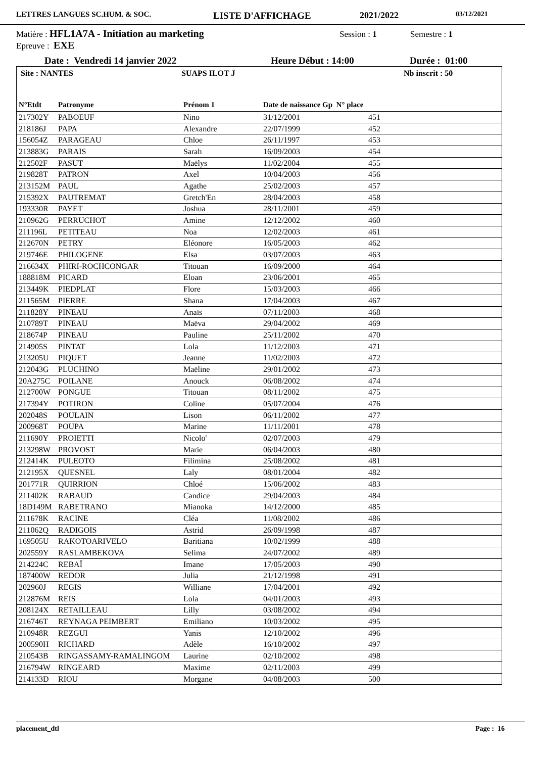LETTRES LANGUES SC.HUM. & SOC. LISTE D'AFFICHAGE 2021/2022 03/12/2021
Matière : HFL1A7A - Initiation au marketing Session : 1 Semestre : 1
Epreuve : EXE
Date : Vendredi 14 janvier 2022 Heure Début : 14:00 Durée : 01:00
Site : NANTES SUAPS ILOT J Nb inscrit : 50
| N°Etdt | Patronyme | Prénom 1 | Date de naissance Gp N° place | |
| --- | --- | --- | --- | --- |
| 217302Y | PABOEUF | Nino | 31/12/2001 | 451 |
| 218186J | PAPA | Alexandre | 22/07/1999 | 452 |
| 156054Z | PARAGEAU | Chloe | 26/11/1997 | 453 |
| 213883G | PARAIS | Sarah | 16/09/2003 | 454 |
| 212502F | PASUT | Maëlys | 11/02/2004 | 455 |
| 219828T | PATRON | Axel | 10/04/2003 | 456 |
| 213152M | PAUL | Agathe | 25/02/2003 | 457 |
| 215392X | PAUTREMAT | Gretch'En | 28/04/2003 | 458 |
| 193330R | PAYET | Joshua | 28/11/2001 | 459 |
| 210962G | PERRUCHOT | Amine | 12/12/2002 | 460 |
| 211196L | PETITEAU | Noa | 12/02/2003 | 461 |
| 212670N | PETRY | Eléonore | 16/05/2003 | 462 |
| 219746E | PHILOGENE | Elsa | 03/07/2003 | 463 |
| 216634X | PHIRI-ROCHCONGAR | Titouan | 16/09/2000 | 464 |
| 188818M | PICARD | Eloan | 23/06/2001 | 465 |
| 213449K | PIEDPLAT | Flore | 15/03/2003 | 466 |
| 211565M | PIERRE | Shana | 17/04/2003 | 467 |
| 211828Y | PINEAU | Anaïs | 07/11/2003 | 468 |
| 210789T | PINEAU | Maëva | 29/04/2002 | 469 |
| 218674P | PINEAU | Pauline | 25/11/2002 | 470 |
| 214905S | PINTAT | Lola | 11/12/2003 | 471 |
| 213205U | PIQUET | Jeanne | 11/02/2003 | 472 |
| 212043G | PLUCHINO | Maëline | 29/01/2002 | 473 |
| 20A275C | POILANE | Anouck | 06/08/2002 | 474 |
| 212700W | PONGUE | Titouan | 08/11/2002 | 475 |
| 217394Y | POTIRON | Coline | 05/07/2004 | 476 |
| 202048S | POULAIN | Lison | 06/11/2002 | 477 |
| 200968T | POUPA | Marine | 11/11/2001 | 478 |
| 211690Y | PROIETTI | Nicolo' | 02/07/2003 | 479 |
| 213298W | PROVOST | Marie | 06/04/2003 | 480 |
| 212414K | PULEOTO | Filimina | 25/08/2002 | 481 |
| 212195X | QUESNEL | Laly | 08/01/2004 | 482 |
| 201771R | QUIRRION | Chloé | 15/06/2002 | 483 |
| 211402K | RABAUD | Candice | 29/04/2003 | 484 |
| 18D149M | RABETRANO | Mianoka | 14/12/2000 | 485 |
| 211678K | RACINE | Cléa | 11/08/2002 | 486 |
| 211062Q | RADIGOIS | Astrid | 26/09/1998 | 487 |
| 169505U | RAKOTOARIVELO | Baritiana | 10/02/1999 | 488 |
| 202559Y | RASLAMBEKOVA | Selima | 24/07/2002 | 489 |
| 214224C | REBAÏ | Imane | 17/05/2003 | 490 |
| 187400W | REDOR | Julia | 21/12/1998 | 491 |
| 202960J | REGIS | Williane | 17/04/2001 | 492 |
| 212876M | REIS | Lola | 04/01/2003 | 493 |
| 208124X | RETAILLEAU | Lilly | 03/08/2002 | 494 |
| 216746T | REYNAGA PEIMBERT | Emiliano | 10/03/2002 | 495 |
| 210948R | REZGUI | Yanis | 12/10/2002 | 496 |
| 200590H | RICHARD | Adèle | 16/10/2002 | 497 |
| 210543B | RINGASSAMY-RAMALINGOM | Laurine | 02/10/2002 | 498 |
| 216794W | RINGEARD | Maxime | 02/11/2003 | 499 |
| 214133D | RIOU | Morgane | 04/08/2003 | 500 |
placement_dtl Page : 16